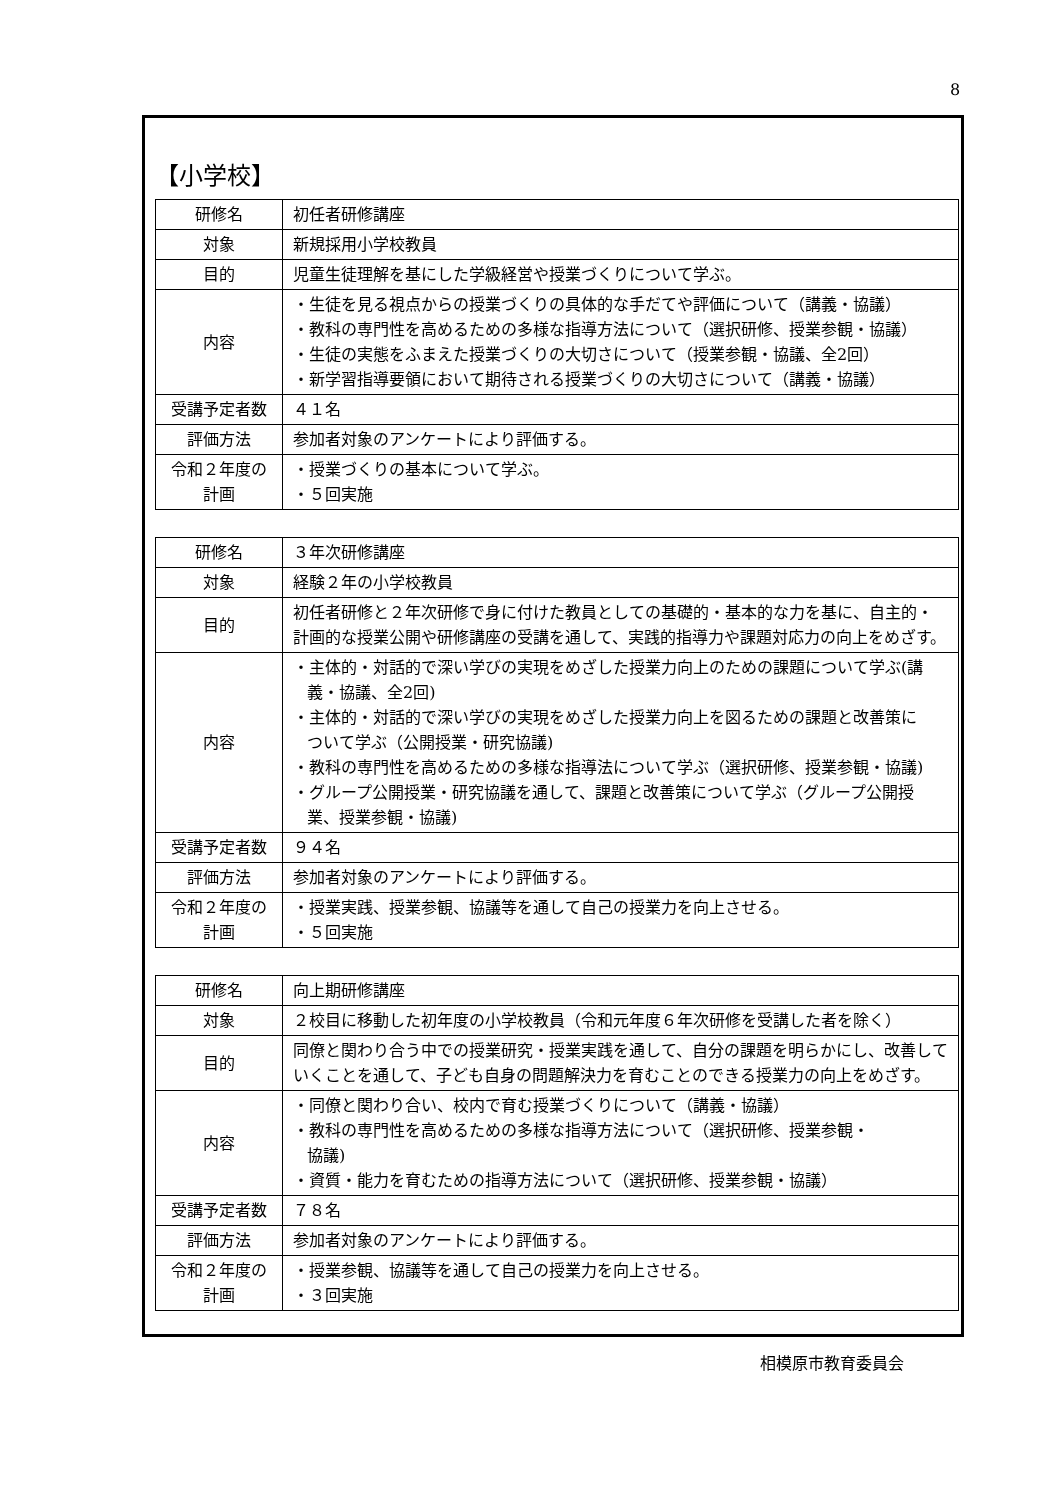8
【小学校】
| 研修名 | 初任者研修講座 |
| 対象 | 新規採用小学校教員 |
| 目的 | 児童生徒理解を基にした学級経営や授業づくりについて学ぶ。 |
| 内容 | ・生徒を見る視点からの授業づくりの具体的な手だてや評価について（講義・協議） ・教科の専門性を高めるための多様な指導方法について（選択研修、授業参観・協議） ・生徒の実態をふまえた授業づくりの大切さについて（授業参観・協議、全2回） ・新学習指導要領において期待される授業づくりの大切さについて（講義・協議） |
| 受講予定者数 | ４１名 |
| 評価方法 | 参加者対象のアンケートにより評価する。 |
| 令和２年度の 計画 | ・授業づくりの基本について学ぶ。 ・５回実施 |
| 研修名 | ３年次研修講座 |
| 対象 | 経験２年の小学校教員 |
| 目的 | 初任者研修と２年次研修で身に付けた教員としての基礎的・基本的な力を基に、自主的・計画的な授業公開や研修講座の受講を通して、実践的指導力や課題対応力の向上をめざす。 |
| 内容 | ・主体的・対話的で深い学びの実現をめざした授業力向上のための課題について学ぶ(講 義・協議、全2回) ・主体的・対話的で深い学びの実現をめざした授業力向上を図るための課題と改善策に ついて学ぶ（公開授業・研究協議) ・教科の専門性を高めるための多様な指導法について学ぶ（選択研修、授業参観・協議) ・グループ公開授業・研究協議を通して、課題と改善策について学ぶ（グループ公開授 業、授業参観・協議) |
| 受講予定者数 | ９４名 |
| 評価方法 | 参加者対象のアンケートにより評価する。 |
| 令和２年度の 計画 | ・授業実践、授業参観、協議等を通して自己の授業力を向上させる。 ・５回実施 |
| 研修名 | 向上期研修講座 |
| 対象 | ２校目に移動した初年度の小学校教員（令和元年度６年次研修を受講した者を除く） |
| 目的 | 同僚と関わり合う中での授業研究・授業実践を通して、自分の課題を明らかにし、改善していくことを通して、子ども自身の問題解決力を育むことのできる授業力の向上をめざす。 |
| 内容 | ・同僚と関わり合い、校内で育む授業づくりについて（講義・協議） ・教科の専門性を高めるための多様な指導方法について（選択研修、授業参観・ 協議) ・資質・能力を育むための指導方法について（選択研修、授業参観・協議） |
| 受講予定者数 | ７８名 |
| 評価方法 | 参加者対象のアンケートにより評価する。 |
| 令和２年度の 計画 | ・授業参観、協議等を通して自己の授業力を向上させる。 ・３回実施 |
相模原市教育委員会